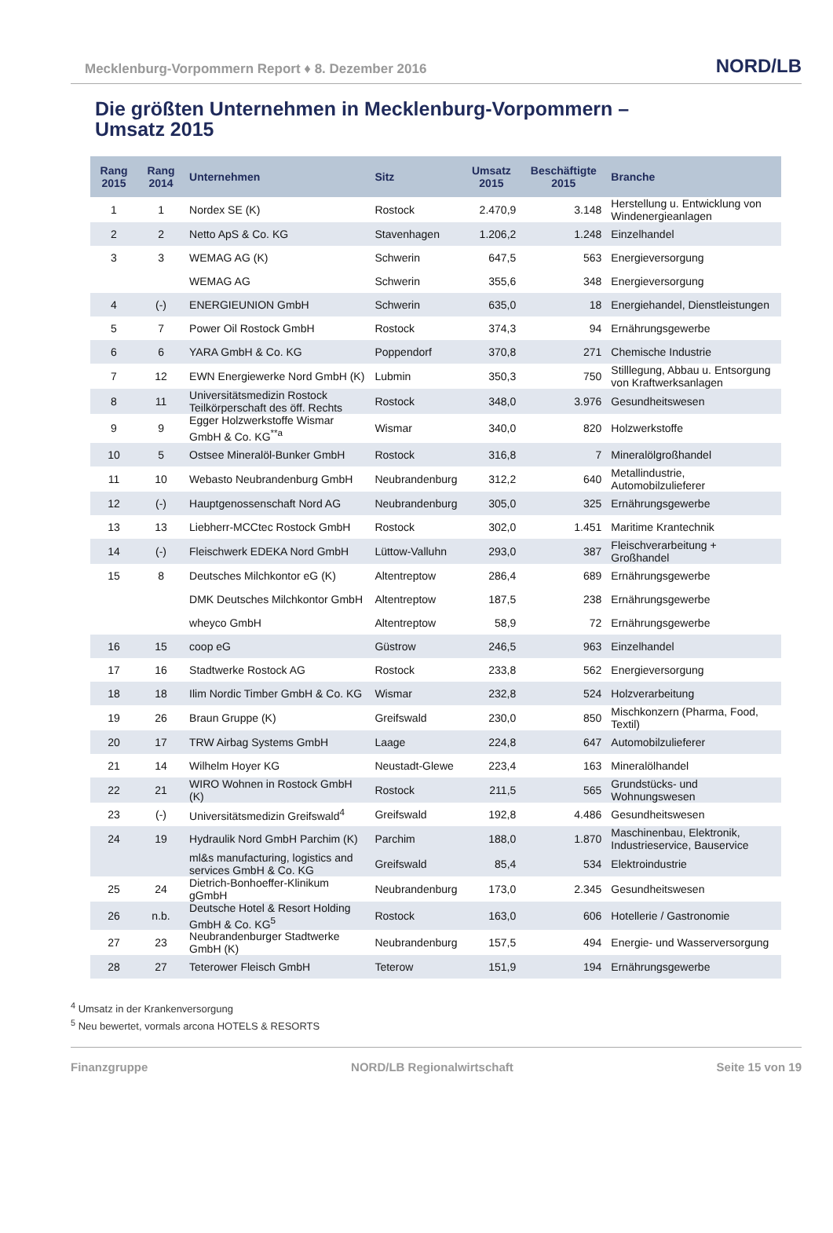Mecklenburg-Vorpommern Report ♦ 8. Dezember 2016 NORD/LB
Die größten Unternehmen in Mecklenburg-Vorpommern –
Umsatz 2015
| Rang 2015 | Rang 2014 | Unternehmen | Sitz | Umsatz 2015 | Beschäftigte 2015 | Branche |
| --- | --- | --- | --- | --- | --- | --- |
| 1 | 1 | Nordex SE (K) | Rostock | 2.470,9 | 3.148 | Herstellung u. Entwicklung von Windenergieanlagen |
| 2 | 2 | Netto ApS & Co. KG | Stavenhagen | 1.206,2 | 1.248 | Einzelhandel |
| 3 | 3 | WEMAG AG (K) | Schwerin | 647,5 | 563 | Energieversorgung |
| | | WEMAG AG | Schwerin | 355,6 | 348 | Energieversorgung |
| 4 | (-) | ENERGIEUNION GmbH | Schwerin | 635,0 | 18 | Energiehandel, Dienstleistungen |
| 5 | 7 | Power Oil Rostock GmbH | Rostock | 374,3 | 94 | Ernährungsgewerbe |
| 6 | 6 | YARA GmbH & Co. KG | Poppendorf | 370,8 | 271 | Chemische Industrie |
| 7 | 12 | EWN Energiewerke Nord GmbH (K) | Lubmin | 350,3 | 750 | Stilllegung, Abbau u. Entsorgung von Kraftwerksanlagen |
| 8 | 11 | Universitätsmedizin Rostock Teilkörperschaft des öff. Rechts | Rostock | 348,0 | 3.976 | Gesundheitswesen |
| 9 | 9 | Egger Holzwerkstoffe Wismar GmbH & Co. KG<sup>**a</sup> | Wismar | 340,0 | 820 | Holzwerkstoffe |
| 10 | 5 | Ostsee Mineralöl-Bunker GmbH | Rostock | 316,8 | 7 | Mineralölgroßhandel |
| 11 | 10 | Webasto Neubrandenburg GmbH | Neubrandenburg | 312,2 | 640 | Metallindustrie, Automobilzulieferer |
| 12 | (-) | Hauptgenossenschaft Nord AG | Neubrandenburg | 305,0 | 325 | Ernährungsgewerbe |
| 13 | 13 | Liebherr-MCCtec Rostock GmbH | Rostock | 302,0 | 1.451 | Maritime Krantechnik |
| 14 | (-) | Fleischwerk EDEKA Nord GmbH | Lüttow-Valluhn | 293,0 | 387 | Fleischverarbeitung + Großhandel |
| 15 | 8 | Deutsches Milchkontor eG (K) | Altentreptow | 286,4 | 689 | Ernährungsgewerbe |
| | | DMK Deutsches Milchkontor GmbH | Altentreptow | 187,5 | 238 | Ernährungsgewerbe |
| | | wheyco GmbH | Altentreptow | 58,9 | 72 | Ernährungsgewerbe |
| 16 | 15 | coop eG | Güstrow | 246,5 | 963 | Einzelhandel |
| 17 | 16 | Stadtwerke Rostock AG | Rostock | 233,8 | 562 | Energieversorgung |
| 18 | 18 | Ilim Nordic Timber GmbH & Co. KG | Wismar | 232,8 | 524 | Holzverarbeitung |
| 19 | 26 | Braun Gruppe (K) | Greifswald | 230,0 | 850 | Mischkonzern (Pharma, Food, Textil) |
| 20 | 17 | TRW Airbag Systems GmbH | Laage | 224,8 | 647 | Automobilzulieferer |
| 21 | 14 | Wilhelm Hoyer KG | Neustadt-Glewe | 223,4 | 163 | Mineralölhandel |
| 22 | 21 | WIRO Wohnen in Rostock GmbH (K) | Rostock | 211,5 | 565 | Grundstücks- und Wohnungswesen |
| 23 | (-) | Universitätsmedizin Greifswald<sup>4</sup> | Greifswald | 192,8 | 4.486 | Gesundheitswesen |
| 24 | 19 | Hydraulik Nord GmbH Parchim (K) | Parchim | 188,0 | 1.870 | Maschinenbau, Elektronik, Industrieservice, Bauservice |
| | | ml&s manufacturing, logistics and services GmbH & Co. KG | Greifswald | 85,4 | 534 | Elektroindustrie |
| 25 | 24 | Dietrich-Bonhoeffer-Klinikum gGmbH | Neubrandenburg | 173,0 | 2.345 | Gesundheitswesen |
| 26 | n.b. | Deutsche Hotel & Resort Holding GmbH & Co. KG<sup>5</sup> | Rostock | 163,0 | 606 | Hotellerie / Gastronomie |
| 27 | 23 | Neubrandenburger Stadtwerke GmbH (K) | Neubrandenburg | 157,5 | 494 | Energie- und Wasserversorgung |
| 28 | 27 | Teterower Fleisch GmbH | Teterow | 151,9 | 194 | Ernährungsgewerbe |
<sup>4</sup> Umsatz in der Krankenversorgung
<sup>5</sup> Neu bewertet, vormals arcona HOTELS & RESORTS
Finanzgruppe NORD/LB Regionalwirtschaft Seite 15 von 19